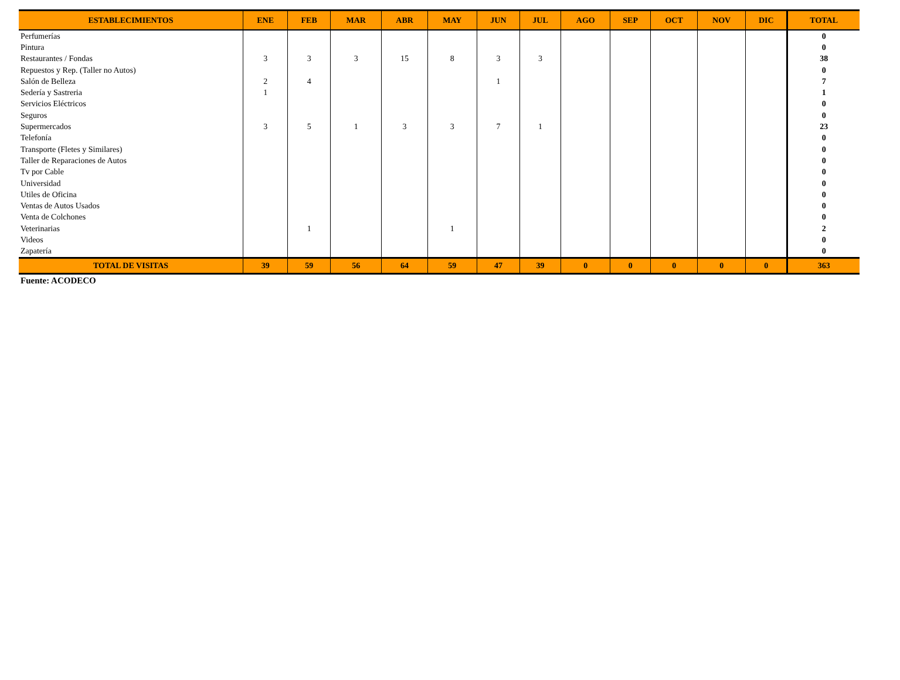| ESTABLECIMIENTOS | ENE | FEB | MAR | ABR | MAY | JUN | JUL | AGO | SEP | OCT | NOV | DIC | TOTAL |
| --- | --- | --- | --- | --- | --- | --- | --- | --- | --- | --- | --- | --- | --- |
| Perfumerías | | | | | | | | | | | | | 0 |
| Pintura | | | | | | | | | | | | | 0 |
| Restaurantes / Fondas | 3 | 3 | 3 | 15 | 8 | 3 | 3 | | | | | | 38 |
| Repuestos y Rep. (Taller no Autos) | | | | | | | | | | | | | 0 |
| Salón de Belleza | 2 | 4 | | | | 1 | | | | | | | 7 |
| Sedería y Sastreria | 1 | | | | | | | | | | | | 1 |
| Servicios Eléctricos | | | | | | | | | | | | | 0 |
| Seguros | | | | | | | | | | | | | 0 |
| Supermercados | 3 | 5 | 1 | 3 | 3 | 7 | 1 | | | | | | 23 |
| Telefonía | | | | | | | | | | | | | 0 |
| Transporte (Fletes y Similares) | | | | | | | | | | | | | 0 |
| Taller de Reparaciones de Autos | | | | | | | | | | | | | 0 |
| Tv por Cable | | | | | | | | | | | | | 0 |
| Universidad | | | | | | | | | | | | | 0 |
| Utiles de Oficina | | | | | | | | | | | | | 0 |
| Ventas de Autos Usados | | | | | | | | | | | | | 0 |
| Venta de Colchones | | | | | | | | | | | | | 0 |
| Veterinarias | | 1 | | | 1 | | | | | | | | 2 |
| Videos | | | | | | | | | | | | | 0 |
| Zapatería | | | | | | | | | | | | | 0 |
| TOTAL DE VISITAS | 39 | 59 | 56 | 64 | 59 | 47 | 39 | 0 | 0 | 0 | 0 | 0 | 363 |
Fuente: ACODECO